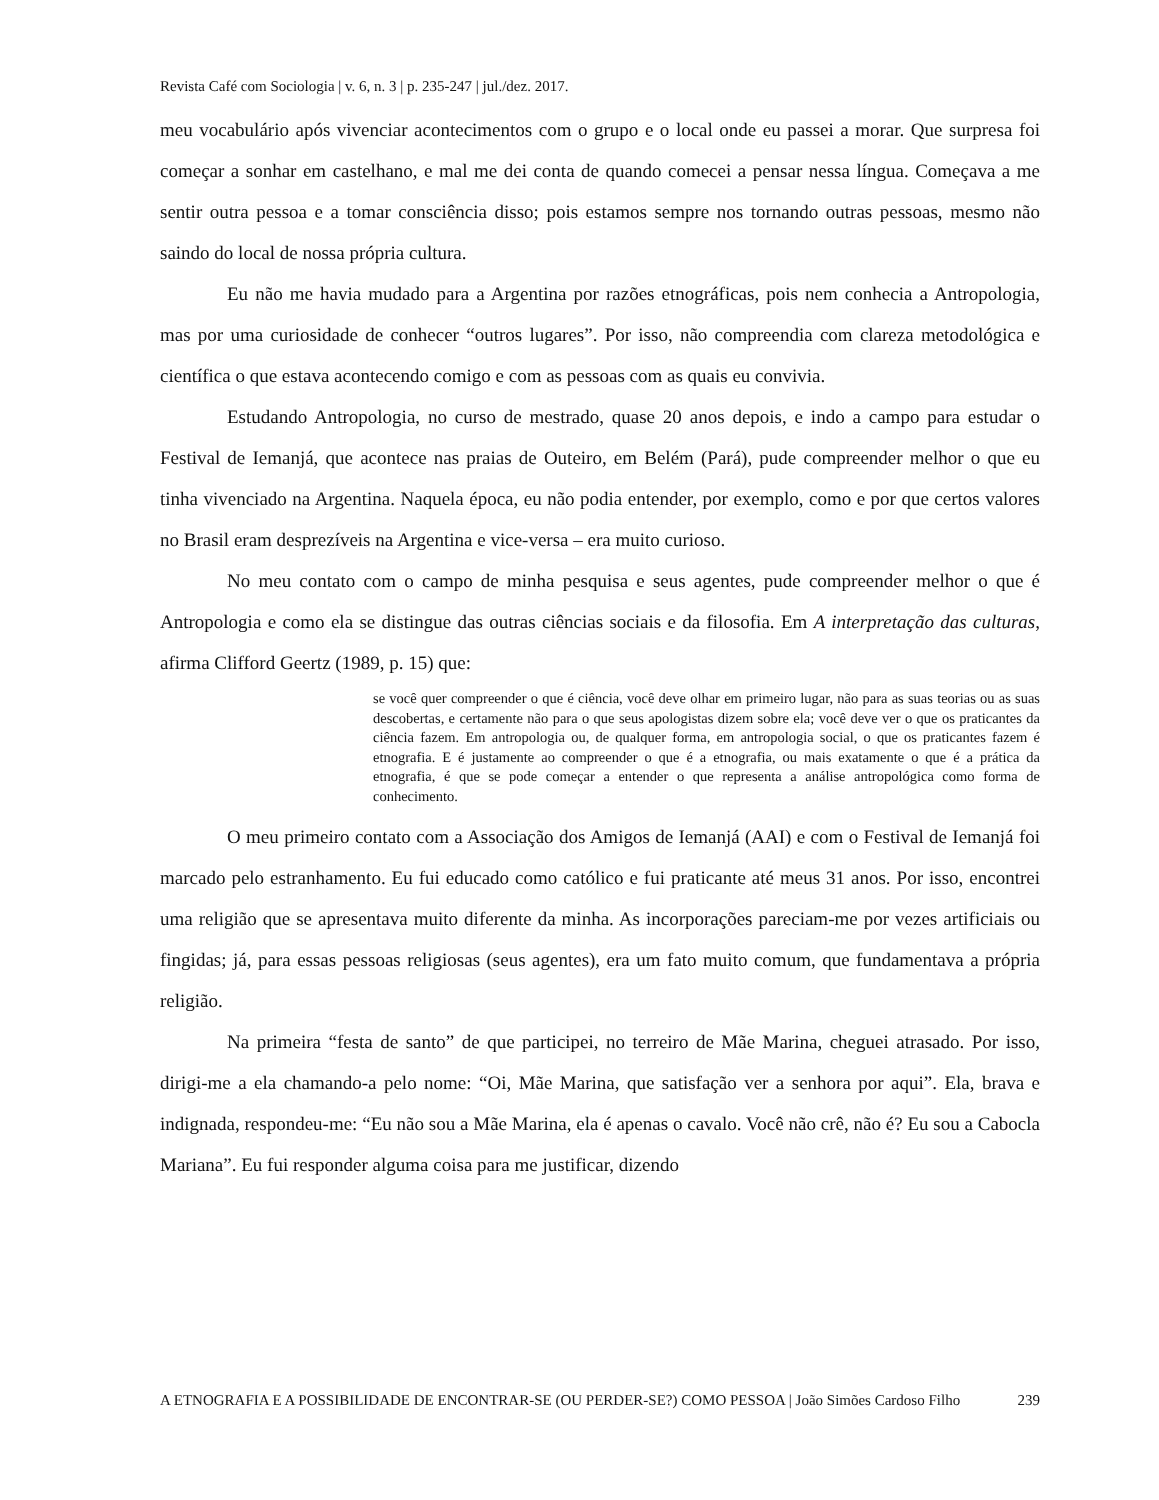Revista Café com Sociologia | v. 6, n. 3 | p. 235-247 | jul./dez. 2017.
meu vocabulário após vivenciar acontecimentos com o grupo e o local onde eu passei a morar. Que surpresa foi começar a sonhar em castelhano, e mal me dei conta de quando comecei a pensar nessa língua. Começava a me sentir outra pessoa e a tomar consciência disso; pois estamos sempre nos tornando outras pessoas, mesmo não saindo do local de nossa própria cultura.
Eu não me havia mudado para a Argentina por razões etnográficas, pois nem conhecia a Antropologia, mas por uma curiosidade de conhecer “outros lugares”. Por isso, não compreendia com clareza metodológica e científica o que estava acontecendo comigo e com as pessoas com as quais eu convivia.
Estudando Antropologia, no curso de mestrado, quase 20 anos depois, e indo a campo para estudar o Festival de Iemanjá, que acontece nas praias de Outeiro, em Belém (Pará), pude compreender melhor o que eu tinha vivenciado na Argentina. Naquela época, eu não podia entender, por exemplo, como e por que certos valores no Brasil eram desprezíveis na Argentina e vice-versa – era muito curioso.
No meu contato com o campo de minha pesquisa e seus agentes, pude compreender melhor o que é Antropologia e como ela se distingue das outras ciências sociais e da filosofia. Em A interpretação das culturas, afirma Clifford Geertz (1989, p. 15) que:
se você quer compreender o que é ciência, você deve olhar em primeiro lugar, não para as suas teorias ou as suas descobertas, e certamente não para o que seus apologistas dizem sobre ela; você deve ver o que os praticantes da ciência fazem. Em antropologia ou, de qualquer forma, em antropologia social, o que os praticantes fazem é etnografia. E é justamente ao compreender o que é a etnografia, ou mais exatamente o que é a prática da etnografia, é que se pode começar a entender o que representa a análise antropológica como forma de conhecimento.
O meu primeiro contato com a Associação dos Amigos de Iemanjá (AAI) e com o Festival de Iemanjá foi marcado pelo estranhamento. Eu fui educado como católico e fui praticante até meus 31 anos. Por isso, encontrei uma religião que se apresentava muito diferente da minha. As incorporações pareciam-me por vezes artificiais ou fingidas; já, para essas pessoas religiosas (seus agentes), era um fato muito comum, que fundamentava a própria religião.
Na primeira “festa de santo” de que participei, no terreiro de Mãe Marina, cheguei atrasado. Por isso, dirigi-me a ela chamando-a pelo nome: “Oi, Mãe Marina, que satisfação ver a senhora por aqui”. Ela, brava e indignada, respondeu-me: “Eu não sou a Mãe Marina, ela é apenas o cavalo. Você não crê, não é? Eu sou a Cabocla Mariana”. Eu fui responder alguma coisa para me justificar, dizendo
A ETNOGRAFIA E A POSSIBILIDADE DE ENCONTRAR-SE (OU PERDER-SE?) COMO PESSOA | João Simões Cardoso Filho 239